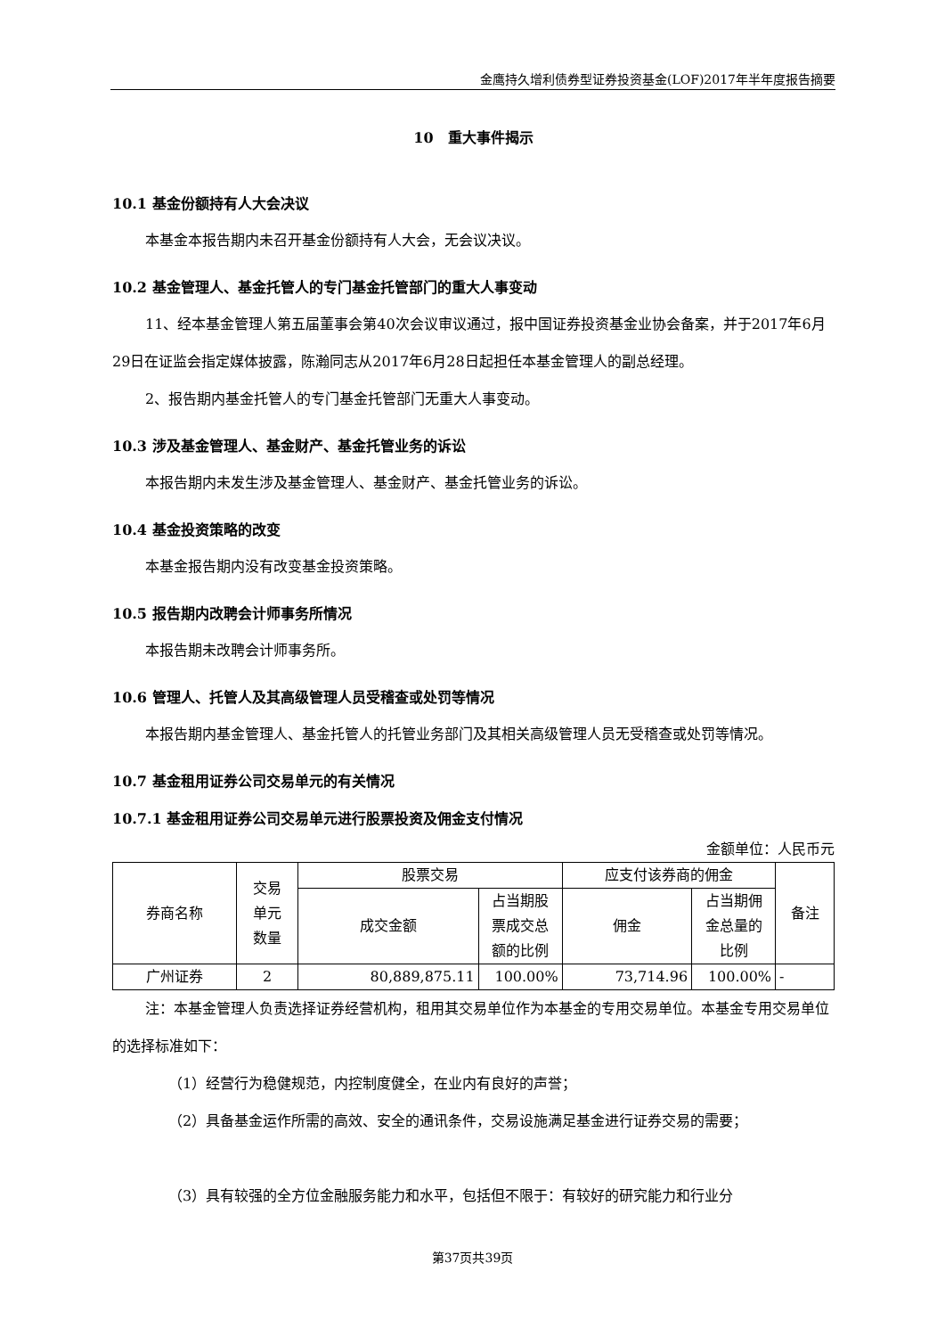金鹰持久增利债券型证券投资基金(LOF)2017年半年度报告摘要
10　重大事件揭示
10.1 基金份额持有人大会决议
本基金本报告期内未召开基金份额持有人大会，无会议决议。
10.2 基金管理人、基金托管人的专门基金托管部门的重大人事变动
11、经本基金管理人第五届董事会第40次会议审议通过，报中国证券投资基金业协会备案，并于2017年6月29日在证监会指定媒体披露，陈瀚同志从2017年6月28日起担任本基金管理人的副总经理。
2、报告期内基金托管人的专门基金托管部门无重大人事变动。
10.3 涉及基金管理人、基金财产、基金托管业务的诉讼
本报告期内未发生涉及基金管理人、基金财产、基金托管业务的诉讼。
10.4 基金投资策略的改变
本基金报告期内没有改变基金投资策略。
10.5 报告期内改聘会计师事务所情况
本报告期未改聘会计师事务所。
10.6 管理人、托管人及其高级管理人员受稽查或处罚等情况
本报告期内基金管理人、基金托管人的托管业务部门及其相关高级管理人员无受稽查或处罚等情况。
10.7 基金租用证券公司交易单元的有关情况
10.7.1 基金租用证券公司交易单元进行股票投资及佣金支付情况
金额单位：人民币元
| 券商名称 | 交易 单元 数量 | 股票交易 | | 应支付该券商的佣金 | | 备注 |
| --- | --- | --- | --- | --- | --- | --- |
| | | 成交金额 | 占当期股 票成交总 额的比例 | 佣金 | 占当期佣 金总量的 比例 | |
| 广州证券 | 2 | 80,889,875.11 | 100.00% | 73,714.96 | 100.00% | - |
注：本基金管理人负责选择证券经营机构，租用其交易单位作为本基金的专用交易单位。本基金专用交易单位的选择标准如下：
（1）经营行为稳健规范，内控制度健全，在业内有良好的声誉；
（2）具备基金运作所需的高效、安全的通讯条件，交易设施满足基金进行证券交易的需要；
（3）具有较强的全方位金融服务能力和水平，包括但不限于：有较好的研究能力和行业分
第37页共39页